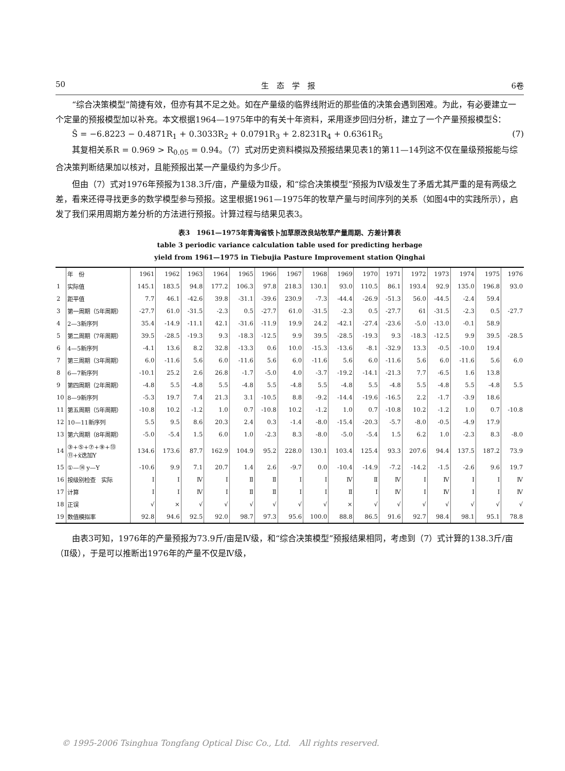50 生　态　学　报 6卷
“综合决策模型”简捷有效，但亦有其不足之处。如在产量级的临界线附近的那些值的决策会遇到困难。为此，有必要建立一个定量的预报模型加以补充。本文根据1964—1975年中的有关十年资料，采用逐步回归分析，建立了一个产量预报模型Ŝ：
Ŝ = −6.8223 − 0.4871R<sub>1</sub> + 0.3033R<sub>2</sub> + 0.0791R<sub>3</sub> + 2.8231R<sub>4</sub> + 0.6361R<sub>5</sub> (7)
其复相关系R = 0.969 > R<sub>0.05</sub> = 0.94。（7）式对历史资料模拟及预报结果见表1的第11—14列这不仅在量级预报能与综合决策判断结果加以核对，且能预报出某一产量级约为多少斤。
但由（7）式对1976年预报为138.3斤/亩，产量级为Ⅱ级，和“综合决策模型”预报为Ⅳ级发生了矛盾尤其严重的是有两级之差，看来还得寻找更多的数学模型参与预报。这里根据1961—1975年的牧草产量与时间序列的关系（如图4中的实践所示），启发了我们采用周期方差分析的方法进行预报。计算过程与结果见表3。
表3　1961—1975年青海省铁卜加草原改良站牧草产量周期、方差计算表
table 3 periodic variance calculation table used for predicting herbage
yield from 1961—1975 in Tiebujia Pasture Improvement station Qinghai
| | 年 份 | 1961 | 1962 | 1963 | 1964 | 1965 | 1966 | 1967 | 1968 | 1969 | 1970 | 1971 | 1972 | 1973 | 1974 | 1975 | 1976 |
| --- | --- | --- | --- | --- | --- | --- | --- | --- | --- | --- | --- | --- | --- | --- | --- | --- | --- |
| 1 | 实际值 | 145.1 | 183.5 | 94.8 | 177.2 | 106.3 | 97.8 | 218.3 | 130.1 | 93.0 | 110.5 | 86.1 | 193.4 | 92.9 | 135.0 | 196.8 | 93.0 |
| 2 | 距平值 | 7.7 | 46.1 | -42.6 | 39.8 | -31.1 | -39.6 | 230.9 | -7.3 | -44.4 | -26.9 | -51.3 | 56.0 | -44.5 | -2.4 | 59.4 | |
| 3 | 第一周期（5年周期） | -27.7 | 61.0 | -31.5 | -2.3 | 0.5 | -27.7 | 61.0 | -31.5 | -2.3 | 0.5 | -27.7 | 61 | -31.5 | -2.3 | 0.5 | -27.7 |
| 4 | 2—3新序列 | 35.4 | -14.9 | -11.1 | 42.1 | -31.6 | -11.9 | 19.9 | 24.2 | -42.1 | -27.4 | -23.6 | -5.0 | -13.0 | -0.1 | 58.9 | |
| 5 | 第二周期（7年周期） | 39.5 | -28.5 | -19.3 | 9.3 | -18.3 | -12.5 | 9.9 | 39.5 | -28.5 | -19.3 | 9.3 | -18.3 | -12.5 | 9.9 | 39.5 | -28.5 |
| 6 | 4—5新序列 | -4.1 | 13.6 | 8.2 | 32.8 | -13.3 | 0.6 | 10.0 | -15.3 | -13.6 | -8.1 | -32.9 | 13.3 | -0.5 | -10.0 | 19.4 | |
| 7 | 第三周期（3年周期） | 6.0 | -11.6 | 5.6 | 6.0 | -11.6 | 5.6 | 6.0 | -11.6 | 5.6 | 6.0 | -11.6 | 5.6 | 6.0 | -11.6 | 5.6 | 6.0 |
| 8 | 6—7新序列 | -10.1 | 25.2 | 2.6 | 26.8 | -1.7 | -5.0 | 4.0 | -3.7 | -19.2 | -14.1 | -21.3 | 7.7 | -6.5 | 1.6 | 13.8 | |
| 9 | 第四周期（2年周期） | -4.8 | 5.5 | -4.8 | 5.5 | -4.8 | 5.5 | -4.8 | 5.5 | -4.8 | 5.5 | -4.8 | 5.5 | -4.8 | 5.5 | -4.8 | 5.5 |
| 10 | 8—9新序列 | -5.3 | 19.7 | 7.4 | 21.3 | 3.1 | -10.5 | 8.8 | -9.2 | -14.4 | -19.6 | -16.5 | 2.2 | -1.7 | -3.9 | 18.6 | |
| 11 | 第五周期（5年周期） | -10.8 | 10.2 | -1.2 | 1.0 | 0.7 | -10.8 | 10.2 | -1.2 | 1.0 | 0.7 | -10.8 | 10.2 | -1.2 | 1.0 | 0.7 | -10.8 |
| 12 | 10—11新序列 | 5.5 | 9.5 | 8.6 | 20.3 | 2.4 | 0.3 | -1.4 | -8.0 | -15.4 | -20.3 | -5.7 | -8.0 | -0.5 | -4.9 | 17.9 | |
| 13 | 第六周期（8年周期） | -5.0 | -5.4 | 1.5 | 6.0 | 1.0 | -2.3 | 8.3 | -8.0 | -5.0 | -5.4 | 1.5 | 6.2 | 1.0 | -2.3 | 8.3 | -8.0 |
| 14 | ③+⑤+⑦+⑨+⑬ ⑪+x̄迭加Y | 134.6 | 173.6 | 87.7 | 162.9 | 104.9 | 95.2 | 228.0 | 130.1 | 103.4 | 125.4 | 93.3 | 207.6 | 94.4 | 137.5 | 187.2 | 73.9 |
| 15 | ①—⑭ y—Y | -10.6 | 9.9 | 7.1 | 20.7 | 1.4 | 2.6 | -9.7 | 0.0 | -10.4 | -14.9 | -7.2 | -14.2 | -1.5 | -2.6 | 9.6 | 19.7 |
| 16 | 按级别检查 实际 | Ⅰ | Ⅰ | Ⅳ | Ⅰ | Ⅱ | Ⅱ | Ⅰ | Ⅰ | Ⅳ | Ⅱ | Ⅳ | Ⅰ | Ⅳ | Ⅰ | Ⅰ | Ⅳ |
| 17 | 计算 | Ⅰ | Ⅰ | Ⅳ | Ⅰ | Ⅱ | Ⅱ | Ⅰ | Ⅰ | Ⅱ | Ⅰ | Ⅳ | Ⅰ | Ⅳ | Ⅰ | Ⅰ | Ⅳ |
| 18 | 正误 | √ | × | √ | √ | √ | √ | √ | √ | × | √ | √ | √ | √ | √ | √ | √ |
| 19 | 数值模拟率 | 92.8 | 94.6 | 92.5 | 92.0 | 98.7 | 97.3 | 95.6 | 100.0 | 88.8 | 86.5 | 91.6 | 92.7 | 98.4 | 98.1 | 95.1 | 78.8 |
由表3可知，1976年的产量预报为73.9斤/亩是Ⅳ级，和“综合决策模型”预报结果相同，考虑到（7）式计算的138.3斤/亩（Ⅱ级），于是可以推断出1976年的产量不仅是Ⅳ级，
© 1995-2006 Tsinghua Tongfang Optical Disc Co., Ltd.　All rights reserved.